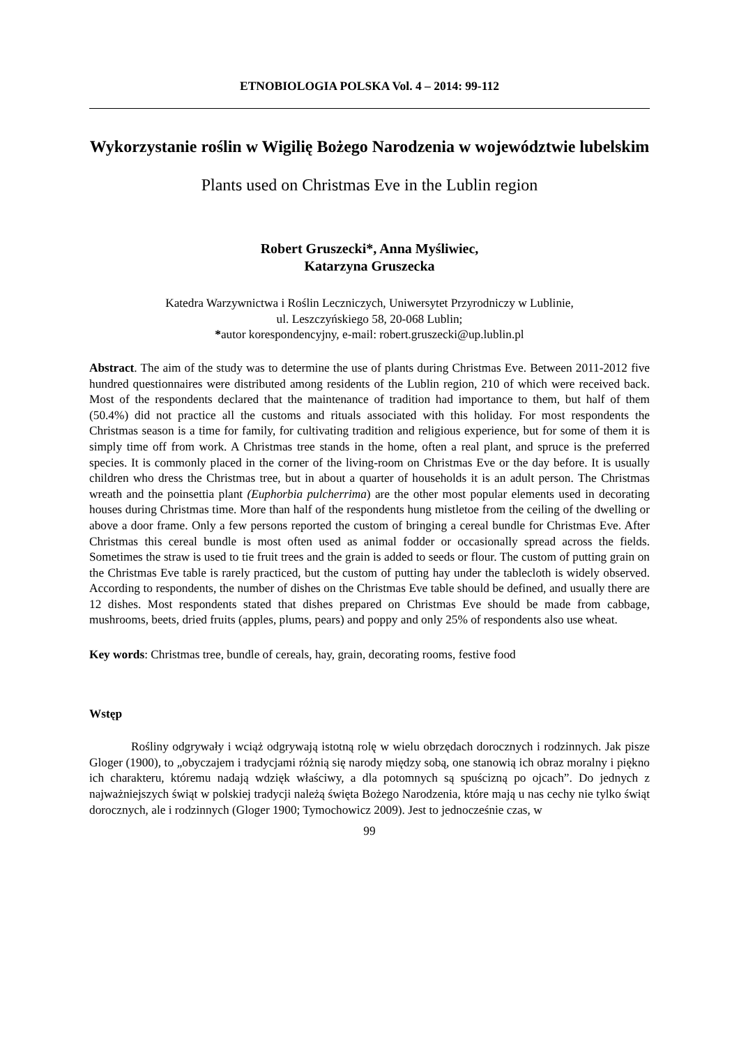ETNOBIOLOGIA POLSKA Vol. 4 – 2014: 99-112
Wykorzystanie roślin w Wigilię Bożego Narodzenia w województwie lubelskim
Plants used on Christmas Eve in the Lublin region
Robert Gruszecki*, Anna Myśliwiec,
Katarzyna Gruszecka
Katedra Warzywnictwa i Roślin Leczniczych, Uniwersytet Przyrodniczy w Lublinie,
ul. Leszczyńskiego 58, 20-068 Lublin;
*autor korespondencyjny, e-mail: robert.gruszecki@up.lublin.pl
Abstract. The aim of the study was to determine the use of plants during Christmas Eve. Between 2011-2012 five hundred questionnaires were distributed among residents of the Lublin region, 210 of which were received back. Most of the respondents declared that the maintenance of tradition had importance to them, but half of them (50.4%) did not practice all the customs and rituals associated with this holiday. For most respondents the Christmas season is a time for family, for cultivating tradition and religious experience, but for some of them it is simply time off from work. A Christmas tree stands in the home, often a real plant, and spruce is the preferred species. It is commonly placed in the corner of the living-room on Christmas Eve or the day before. It is usually children who dress the Christmas tree, but in about a quarter of households it is an adult person. The Christmas wreath and the poinsettia plant (Euphorbia pulcherrima) are the other most popular elements used in decorating houses during Christmas time. More than half of the respondents hung mistletoe from the ceiling of the dwelling or above a door frame. Only a few persons reported the custom of bringing a cereal bundle for Christmas Eve. After Christmas this cereal bundle is most often used as animal fodder or occasionally spread across the fields. Sometimes the straw is used to tie fruit trees and the grain is added to seeds or flour. The custom of putting grain on the Christmas Eve table is rarely practiced, but the custom of putting hay under the tablecloth is widely observed. According to respondents, the number of dishes on the Christmas Eve table should be defined, and usually there are 12 dishes. Most respondents stated that dishes prepared on Christmas Eve should be made from cabbage, mushrooms, beets, dried fruits (apples, plums, pears) and poppy and only 25% of respondents also use wheat.
Key words: Christmas tree, bundle of cereals, hay, grain, decorating rooms, festive food
Wstęp
Rośliny odgrywały i wciąż odgrywają istotną rolę w wielu obrzędach dorocznych i rodzinnych. Jak pisze Gloger (1900), to „obyczajem i tradycjami różnią się narody między sobą, one stanowią ich obraz moralny i piękno ich charakteru, któremu nadają wdzięk właściwy, a dla potomnych są spuścizną po ojcach”. Do jednych z najważniejszych świąt w polskiej tradycji należą święta Bożego Narodzenia, które mają u nas cechy nie tylko świąt dorocznych, ale i rodzinnych (Gloger 1900; Tymochowicz 2009). Jest to jednocześnie czas, w
99